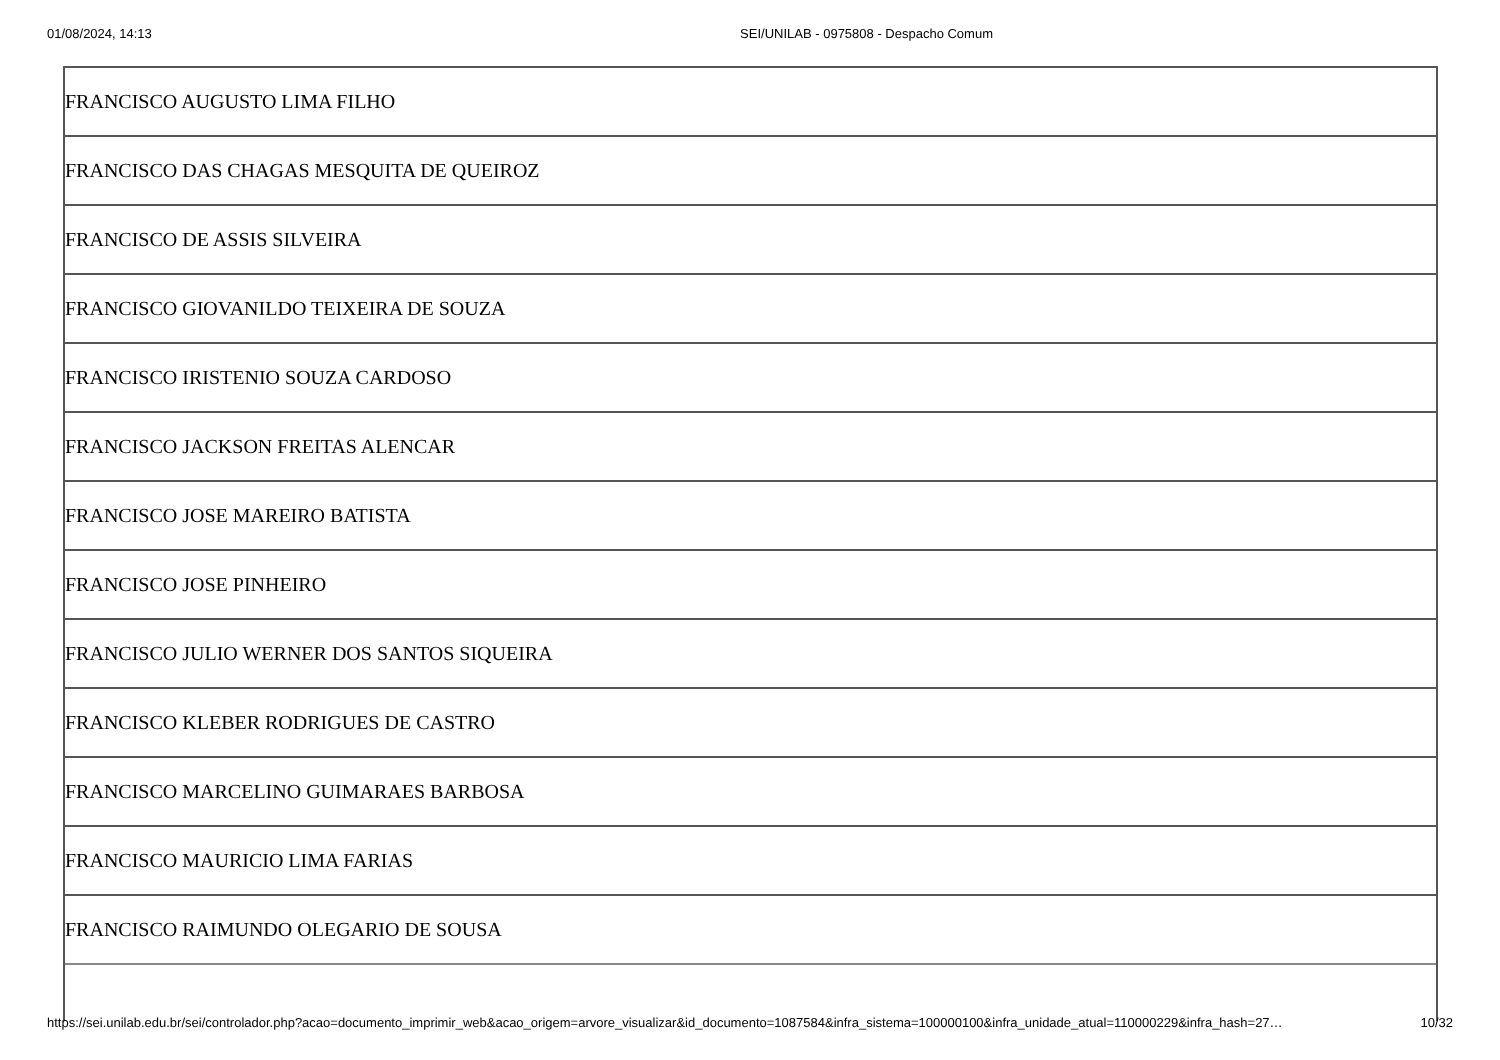01/08/2024, 14:13 SEI/UNILAB - 0975808 - Despacho Comum
| FRANCISCO AUGUSTO LIMA FILHO |
| FRANCISCO DAS CHAGAS MESQUITA DE QUEIROZ |
| FRANCISCO DE ASSIS SILVEIRA |
| FRANCISCO GIOVANILDO TEIXEIRA DE SOUZA |
| FRANCISCO IRISTENIO SOUZA CARDOSO |
| FRANCISCO JACKSON FREITAS ALENCAR |
| FRANCISCO JOSE MAREIRO BATISTA |
| FRANCISCO JOSE PINHEIRO |
| FRANCISCO JULIO WERNER DOS SANTOS SIQUEIRA |
| FRANCISCO KLEBER RODRIGUES DE CASTRO |
| FRANCISCO MARCELINO GUIMARAES BARBOSA |
| FRANCISCO MAURICIO LIMA FARIAS |
| FRANCISCO RAIMUNDO OLEGARIO DE SOUSA |
https://sei.unilab.edu.br/sei/controlador.php?acao=documento_imprimir_web&acao_origem=arvore_visualizar&id_documento=1087584&infra_sistema=100000100&infra_unidade_atual=110000229&infra_hash=27… 10/32